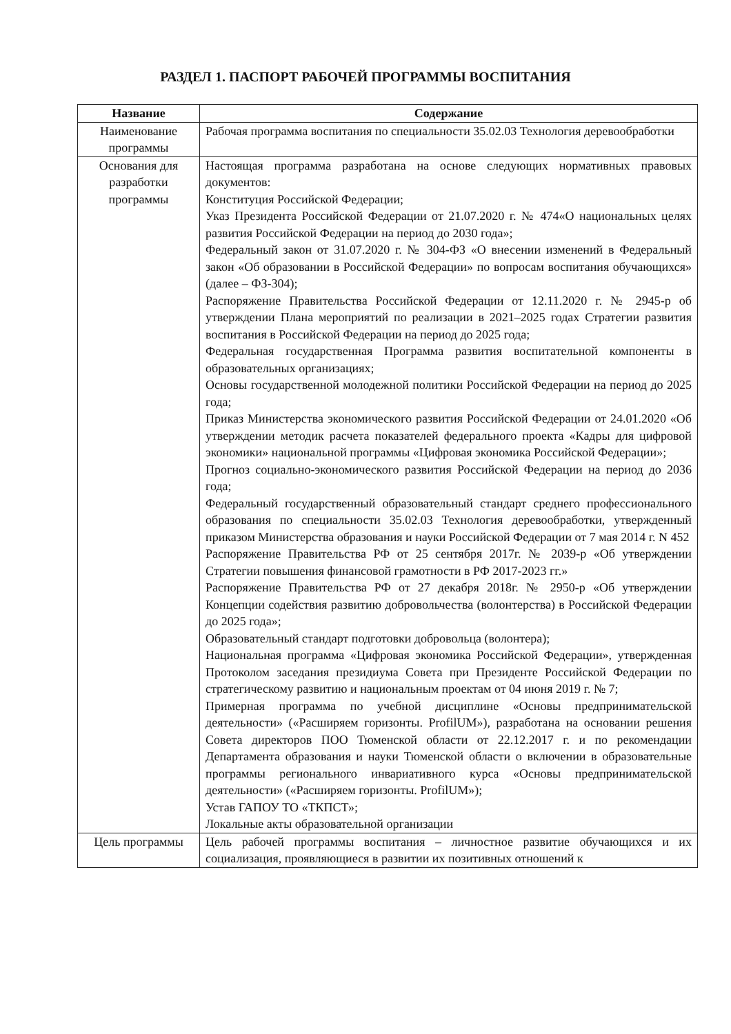РАЗДЕЛ 1. ПАСПОРТ РАБОЧЕЙ ПРОГРАММЫ ВОСПИТАНИЯ
| Название | Содержание |
| --- | --- |
| Наименование программы | Рабочая программа воспитания по специальности 35.02.03 Технология деревообработки |
| Основания для разработки программы | Настоящая программа разработана на основе следующих нормативных правовых документов: Конституция Российской Федерации; Указ Президента Российской Федерации от 21.07.2020 г. № 474«О национальных целях развития Российской Федерации на период до 2030 года»; Федеральный закон от 31.07.2020 г. № 304-ФЗ «О внесении изменений в Федеральный закон «Об образовании в Российской Федерации» по вопросам воспитания обучающихся» (далее – ФЗ-304); Распоряжение Правительства Российской Федерации от 12.11.2020 г. № 2945-р об утверждении Плана мероприятий по реализации в 2021–2025 годах Стратегии развития воспитания в Российской Федерации на период до 2025 года; Федеральная государственная Программа развития воспитательной компоненты в образовательных организациях; Основы государственной молодежной политики Российской Федерации на период до 2025 года; Приказ Министерства экономического развития Российской Федерации от 24.01.2020 «Об утверждении методик расчета показателей федерального проекта «Кадры для цифровой экономики» национальной программы «Цифровая экономика Российской Федерации»; Прогноз социально-экономического развития Российской Федерации на период до 2036 года; Федеральный государственный образовательный стандарт среднего профессионального образования по специальности 35.02.03 Технология деревообработки, утвержденный приказом Министерства образования и науки Российской Федерации от 7 мая 2014 г. N 452 Распоряжение Правительства РФ от 25 сентября 2017г. № 2039-р «Об утверждении Стратегии повышения финансовой грамотности в РФ 2017-2023 гг.» Распоряжение Правительства РФ от 27 декабря 2018г. № 2950-р «Об утверждении Концепции содействия развитию добровольчества (волонтерства) в Российской Федерации до 2025 года»; Образовательный стандарт подготовки добровольца (волонтера); Национальная программа «Цифровая экономика Российской Федерации», утвержденная Протоколом заседания президиума Совета при Президенте Российской Федерации по стратегическому развитию и национальным проектам от 04 июня 2019 г. № 7; Примерная программа по учебной дисциплине «Основы предпринимательской деятельности» («Расширяем горизонты. ProfilUM»), разработана на основании решения Совета директоров ПОО Тюменской области от 22.12.2017 г. и по рекомендации Департамента образования и науки Тюменской области о включении в образовательные программы регионального инвариативного курса «Основы предпринимательской деятельности» («Расширяем горизонты. ProfilUM»); Устав ГАПОУ ТО «ТКПСТ»; Локальные акты образовательной организации |
| Цель программы | Цель рабочей программы воспитания – личностное развитие обучающихся и их социализация, проявляющиеся в развитии их позитивных отношений к |